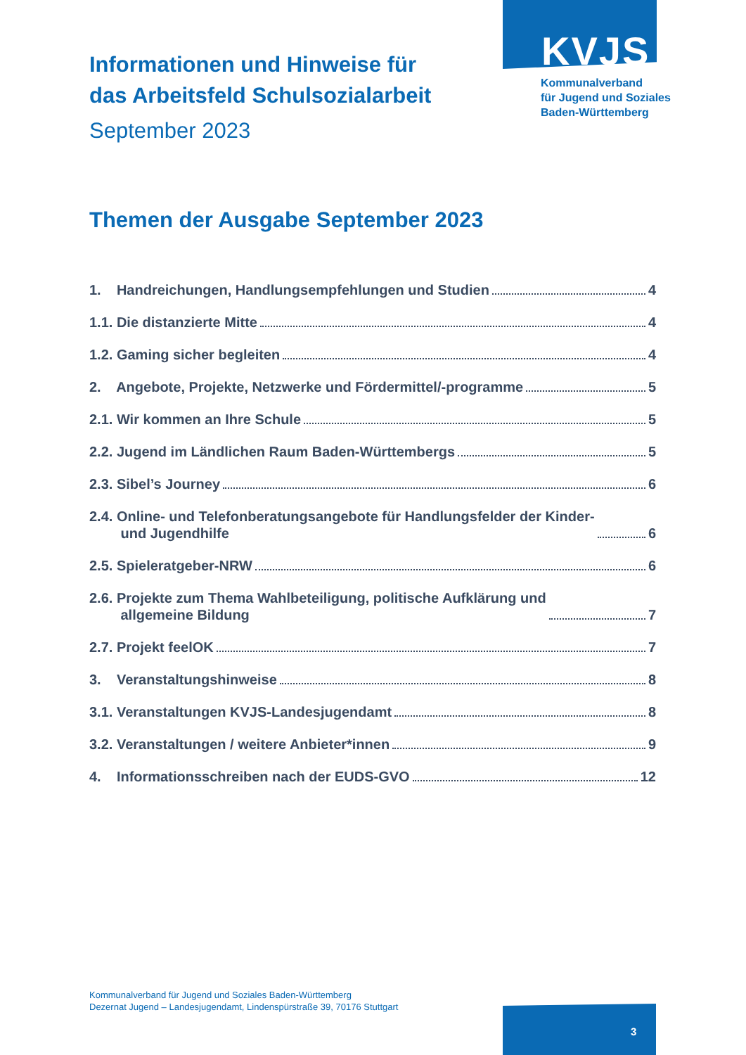KVJS
Kommunalverband
für Jugend und Soziales
Baden-Württemberg
Informationen und Hinweise für
das Arbeitsfeld Schulsozialarbeit
September 2023
Themen der Ausgabe September 2023
1. Handreichungen, Handlungsempfehlungen und Studien 4
1.1. Die distanzierte Mitte 4
1.2. Gaming sicher begleiten 4
2. Angebote, Projekte, Netzwerke und Fördermittel/-programme 5
2.1. Wir kommen an Ihre Schule 5
2.2. Jugend im Ländlichen Raum Baden-Württembergs 5
2.3. Sibel’s Journey 6
2.4. Online- und Telefonberatungsangebote für Handlungsfelder der Kinder-
und Jugendhilfe 6
2.5. Spieleratgeber-NRW 6
2.6. Projekte zum Thema Wahlbeteiligung, politische Aufklärung und
allgemeine Bildung 7
2.7. Projekt feelOK 7
3. Veranstaltungshinweise 8
3.1. Veranstaltungen KVJS-Landesjugendamt 8
3.2. Veranstaltungen / weitere Anbieter*innen 9
4. Informationsschreiben nach der EUDS-GVO 12
Kommunalverband für Jugend und Soziales Baden-Württemberg
Dezernat Jugend – Landesjugendamt, Lindenspürstraße 39, 70176 Stuttgart
3